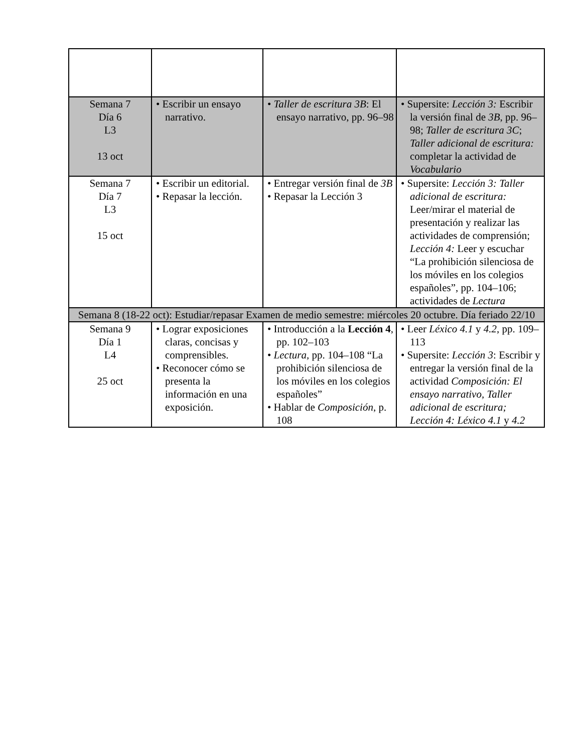| Semana 7 Día 6 L3 13 oct | • Escribir un ensayo narrativo. | • Taller de escritura 3B : El ensayo narrativo, pp. 96–98 | • Supersite: Lección 3: Escribir la versión final de 3B , pp. 96–98; Taller de escritura 3C ; Taller adicional de escritura: completar la actividad de Vocabulario |
| Semana 7 Día 7 L3 15 oct | • Escribir un editorial. • Repasar la lección. | • Entregar versión final de 3B • Repasar la Lección 3 | • Supersite: Lección 3: Taller adicional de escritura: Leer/mirar el material de presentación y realizar las actividades de comprensión; Lección 4: Leer y escuchar “La prohibición silenciosa de los móviles en los colegios españoles”, pp. 104–106; actividades de Lectura |
| Semana 8 (18-22 oct): Estudiar/repasar Examen de medio semestre: miércoles 20 octubre. Día feriado 22/10 | | | |
| Semana 9 Día 1 L4 25 oct | • Lograr exposiciones claras, concisas y comprensibles. • Reconocer cómo se presenta la información en una exposición. | • Introducción a la Lección 4 , pp. 102–103 • Lectura, pp. 104–108 “La prohibición silenciosa de los móviles en los colegios españoles” • Hablar de Composición , p. 108 | • Leer Léxico 4.1 y 4.2 , pp. 109–113 • Supersite: Lección 3 : Escribir y entregar la versión final de la actividad Composición: El ensayo narrativo, Taller adicional de escritura; Lección 4: Léxico 4.1 y 4.2 |